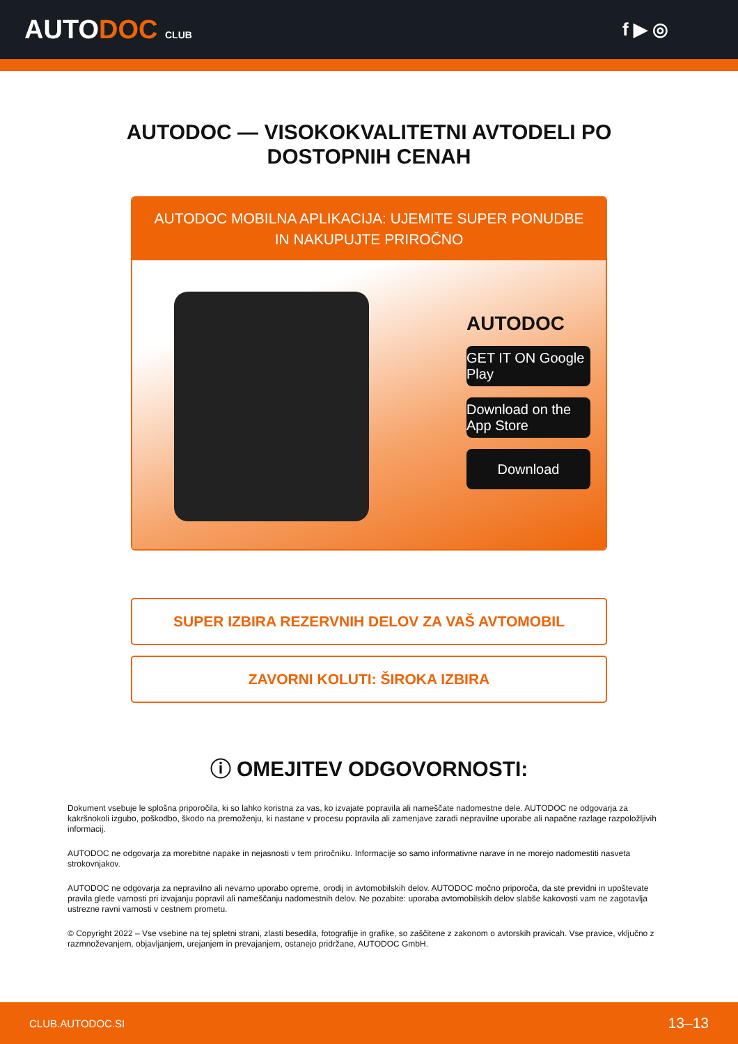AUTODOC CLUB
f ▶ ◎
AUTODOC — VISOKOKVALITETNI AVTODELI PO
DOSTOPNIH CENAH
AUTODOC MOBILNA APLIKACIJA: UJEMITE SUPER PONUDBE IN NAKUPUJTE PRIROČNO
AUTODOC
GET IT ON Google Play
Download on the App Store
Download
SUPER IZBIRA REZERVNIH DELOV ZA VAŠ AVTOMOBIL
ZAVORNI KOLUTI: ŠIROKA IZBIRA
ⓘ OMEJITEV ODGOVORNOSTI:
Dokument vsebuje le splošna priporočila, ki so lahko koristna za vas, ko izvajate popravila ali nameščate nadomestne dele. AUTODOC ne odgovarja za kakršnokoli izgubo, poškodbo, škodo na premoženju, ki nastane v procesu popravila ali zamenjave zaradi nepravilne uporabe ali napačne razlage razpoložljivih informacij.
AUTODOC ne odgovarja za morebitne napake in nejasnosti v tem priročniku. Informacije so samo informativne narave in ne morejo nadomestiti nasveta strokovnjakov.
AUTODOC ne odgovarja za nepravilno ali nevarno uporabo opreme, orodij in avtomobilskih delov. AUTODOC močno priporoča, da ste previdni in upoštevate pravila glede varnosti pri izvajanju popravil ali nameščanju nadomestnih delov. Ne pozabite: uporaba avtomobilskih delov slabše kakovosti vam ne zagotavlja ustrezne ravni varnosti v cestnem prometu.
© Copyright 2022 – Vse vsebine na tej spletni strani, zlasti besedila, fotografije in grafike, so zaščitene z zakonom o avtorskih pravicah. Vse pravice, vključno z razmnoževanjem, objavljanjem, urejanjem in prevajanjem, ostanejo pridržane, AUTODOC GmbH.
CLUB.AUTODOC.SI 13–13